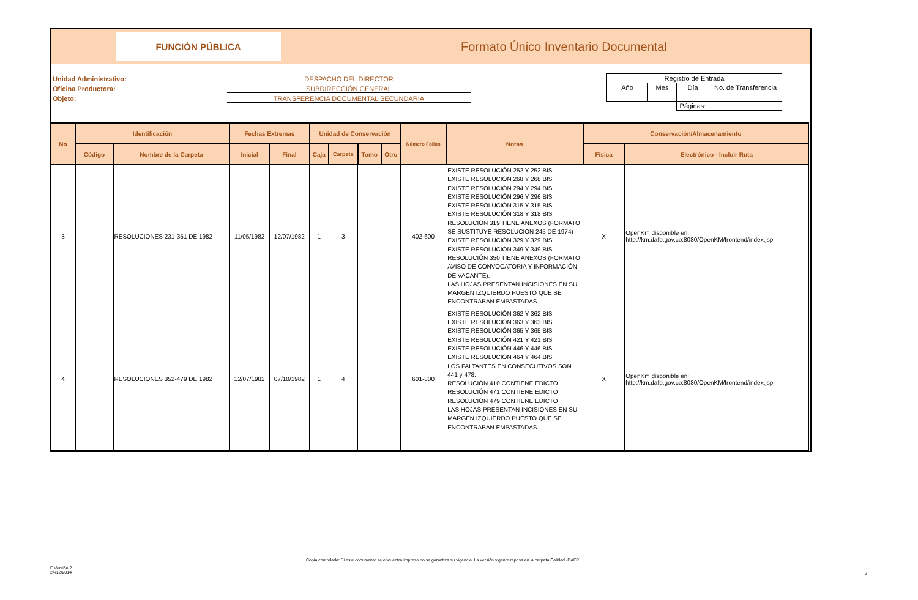FUNCIÓN PÚBLICA
Formato Único Inventario Documental
Unidad Administrativo: DESPACHO DEL DIRECTOR
Oficina Productora: SUBDIRECCIÓN GENERAL
Objeto: TRANSFERENCIA DOCUMENTAL SECUNDARIA
| Registro de Entrada | | | |
| Año | Mes | Día | No. de Transferencia |
| | | Páginas: | |
| No | Identificación | | Fechas Extremas | | Unidad de Conservación | | | | Número Folios | Notas | Conservación/Almacenamiento | |
| --- | --- | --- | --- | --- | --- | --- | --- | --- | --- | --- | --- | --- |
| | Código | Nombre de la Carpeta | Inicial | Final | Caja | Carpeta | Tomo | Otro | | | Física | Electrónico - Incluir Ruta |
| 3 | | RESOLUCIONES 231-351 DE 1982 | 11/05/1982 | 12/07/1982 | 1 | 3 | | | 402-600 | EXISTE RESOLUCIÓN 252 Y 252 BIS EXISTE RESOLUCIÓN 268 Y 268 BIS EXISTE RESOLUCIÓN 294 Y 294 BIS EXISTE RESOLUCIÓN 296 Y 296 BIS EXISTE RESOLUCIÓN 315 Y 315 BIS EXISTE RESOLUCIÓN 318 Y 318 BIS RESOLUCIÓN 319 TIENE ANEXOS (FORMATO SE SUSTITUYE RESOLUCION 245 DE 1974) EXISTE RESOLUCIÓN 329 Y 329 BIS EXISTE RESOLUCIÓN 349 Y 349 BIS RESOLUCIÓN 350 TIENE ANEXOS (FORMATO AVISO DE CONVOCATORIA Y INFORMACIÓN DE VACANTE). LAS HOJAS PRESENTAN INCISIONES EN SU MARGEN IZQUIERDO PUESTO QUE SE ENCONTRABAN EMPASTADAS. | X | OpenKm disponible en: http://km.dafp.gov.co:8080/OpenKM/frontend/index.jsp |
| 4 | | RESOLUCIONES 352-479 DE 1982 | 12/07/1982 | 07/10/1982 | 1 | 4 | | | 601-800 | EXISTE RESOLUCIÓN 362 Y 362 BIS EXISTE RESOLUCIÓN 363 Y 363 BIS EXISTE RESOLUCIÓN 365 Y 365 BIS EXISTE RESOLUCIÓN 421 Y 421 BIS EXISTE RESOLUCIÓN 446 Y 446 BIS EXISTE RESOLUCIÓN 464 Y 464 BIS LOS FALTANTES EN CONSECUTIVOS SON 441 y 478. RESOLUCIÓN 410 CONTIENE EDICTO RESOLUCIÓN 471 CONTIENE EDICTO RESOLUCIÓN 479 CONTIENE EDICTO LAS HOJAS PRESENTAN INCISIONES EN SU MARGEN IZQUIERDO PUESTO QUE SE ENCONTRABAN EMPASTADAS. | X | OpenKm disponible en: http://km.dafp.gov.co:8080/OpenKM/frontend/index.jsp |
Copia controlada: Si este documento se encuentra impreso no se garantiza su vigencia. La versión vigente reposa en la carpeta Calidad -DAFP.
F Versión 2
24/12/2014
2